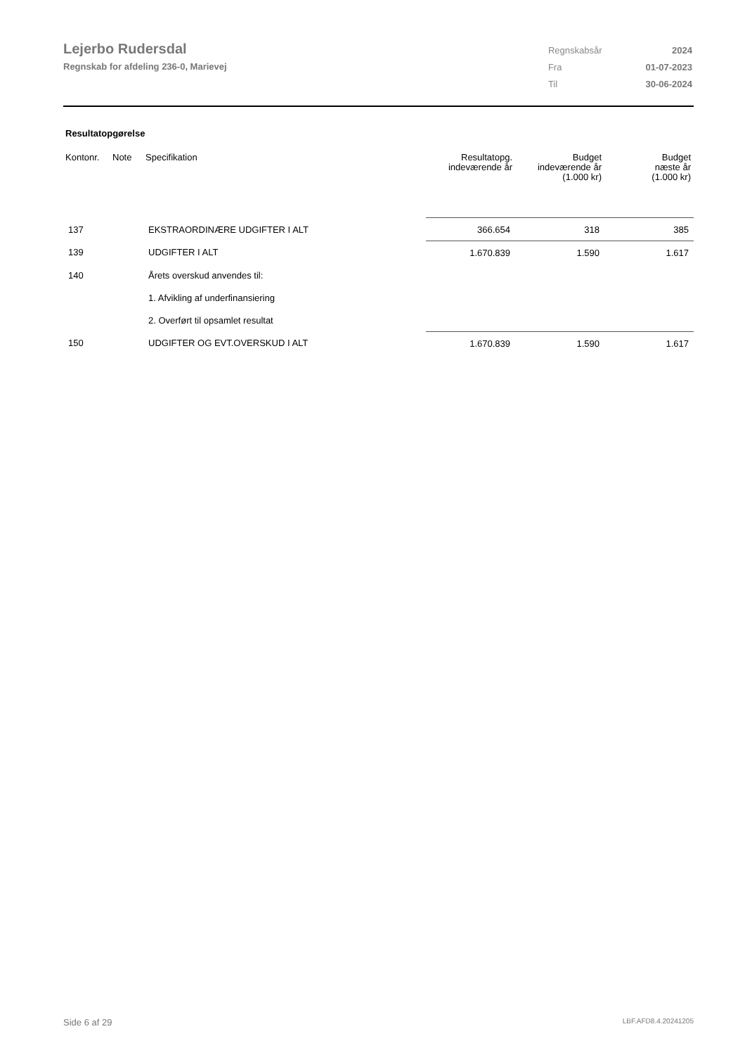Lejerbo Rudersdal
Regnskab for afdeling 236-0, Marievej
| Regnskabsår | 2024 |
| Fra | 01-07-2023 |
| Til | 30-06-2024 |
Resultatopgørelse
| Kontonr. | Note | Specifikation | Resultatopg. indeværende år | Budget indeværende år (1.000 kr) | Budget næste år (1.000 kr) |
| --- | --- | --- | --- | --- | --- |
| 137 | | EKSTRAORDINÆRE UDGIFTER I ALT | 366.654 | 318 | 385 |
| 139 | | UDGIFTER I ALT | 1.670.839 | 1.590 | 1.617 |
| 140 | | Årets overskud anvendes til: | | | |
| | | 1. Afvikling af underfinansiering | | | |
| | | 2. Overført til opsamlet resultat | | | |
| 150 | | UDGIFTER OG EVT.OVERSKUD I ALT | 1.670.839 | 1.590 | 1.617 |
Side 6 af 29 LBF.AFD8.4.20241205